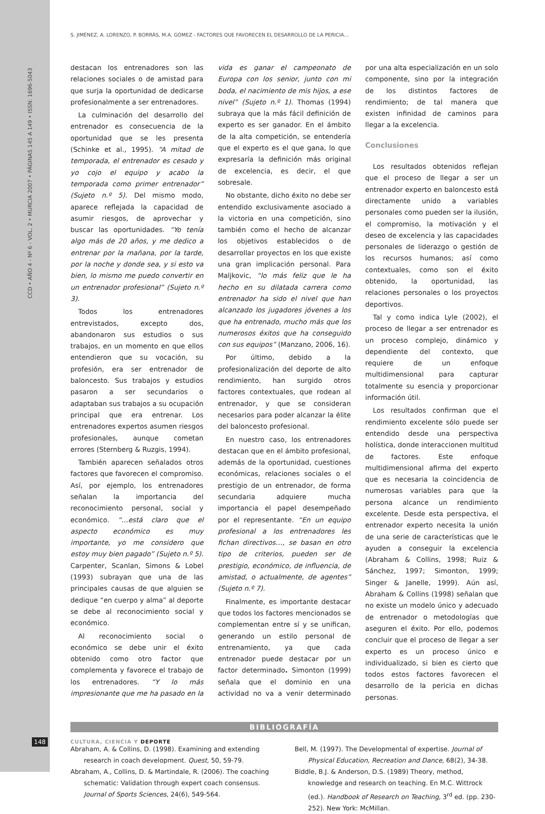CCD • AÑO 4 - Nº 6 - VOL. 2 • MURCIA 2007 • PÁGINAS 145 A 149 • ISSN: 1696-5043
S. JIMÉNEZ, A. LORENZO, P. BORRÁS, M.A. GÓMEZ - FACTORES QUE FAVORECEN EL DESARROLLO DE LA PERICIA…
destacan los entrenadores son las relaciones sociales o de amistad para que surja la oportunidad de dedicarse profesionalmente a ser entrenadores.
La culminación del desarrollo del entrenador es consecuencia de la oportunidad que se les presenta (Schinke et al., 1995). “A mitad de temporada, el entrenador es cesado y yo cojo el equipo y acabo la temporada como primer entrenador” (Sujeto n.º 5). Del mismo modo, aparece reflejada la capacidad de asumir riesgos, de aprovechar y buscar las oportunidades. “Yo tenía algo más de 20 años, y me dedico a entrenar por la mañana, por la tarde, por la noche y donde sea, y si esto va bien, lo mismo me puedo convertir en un entrenador profesional” (Sujeto n.º 3).
Todos los entrenadores entrevistados, excepto dos, abandonaron sus estudios o sus trabajos, en un momento en que ellos entendieron que su vocación, su profesión, era ser entrenador de baloncesto. Sus trabajos y estudios pasaron a ser secundarios o adaptaban sus trabajos a su ocupación principal que era entrenar. Los entrenadores expertos asumen riesgos profesionales, aunque cometan errores (Sternberg & Ruzgis, 1994).
También aparecen señalados otros factores que favorecen el compromiso. Así, por ejemplo, los entrenadores señalan la importancia del reconocimiento personal, social y económico. “…está claro que el aspecto económico es muy importante, yo me considero que estoy muy bien pagado” (Sujeto n.º 5). Carpenter, Scanlan, Simons & Lobel (1993) subrayan que una de las principales causas de que alguien se dedique “en cuerpo y alma” al deporte se debe al reconocimiento social y económico.
Al reconocimiento social o económico se debe unir el éxito obtenido como otro factor que complementa y favorece el trabajo de los entrenadores. “Y lo más impresionante que me ha pasado en la vida es ganar el campeonato de Europa con los senior, junto con mi boda, el nacimiento de mis hijos, a ese nivel” (Sujeto n.º 1). Thomas (1994) subraya que la más fácil definición de experto es ser ganador. En el ámbito de la alta competición, se entendería que el experto es el que gana, lo que expresaría la definición más original de excelencia, es decir, el que sobresale.
No obstante, dicho éxito no debe ser entendido exclusivamente asociado a la victoria en una competición, sino también como el hecho de alcanzar los objetivos establecidos o de desarrollar proyectos en los que existe una gran implicación personal. Para Maljkovic, “lo más feliz que le ha hecho en su dilatada carrera como entrenador ha sido el nivel que han alcanzado los jugadores jóvenes a los que ha entrenado, mucho más que los numerosos éxitos que ha conseguido con sus equipos” (Manzano, 2006, 16).
Por último, debido a la profesionalización del deporte de alto rendimiento, han surgido otros factores contextuales, que rodean al entrenador, y que se consideran necesarios para poder alcanzar la élite del baloncesto profesional.
En nuestro caso, los entrenadores destacan que en el ámbito profesional, además de la oportunidad, cuestiones económicas, relaciones sociales o el prestigio de un entrenador, de forma secundaria adquiere mucha importancia el papel desempeñado por el representante. “En un equipo profesional a los entrenadores les fichan directivos…, se basan en otro tipo de criterios, pueden ser de prestigio, económico, de influencia, de amistad, o actualmente, de agentes” (Sujeto n.º 7).
Finalmente, es importante destacar que todos los factores mencionados se complementan entre sí y se unifican, generando un estilo personal de entrenamiento, ya que cada entrenador puede destacar por un factor determinado. Simonton (1999) señala que el dominio en una actividad no va a venir determinado por una alta especialización en un solo componente, sino por la integración de los distintos factores de rendimiento; de tal manera que existen infinidad de caminos para llegar a la excelencia.
Conclusiones
Los resultados obtenidos reflejan que el proceso de llegar a ser un entrenador experto en baloncesto está directamente unido a variables personales como pueden ser la ilusión, el compromiso, la motivación y el deseo de excelencia y las capacidades personales de liderazgo o gestión de los recursos humanos; así como contextuales, como son el éxito obtenido, la oportunidad, las relaciones personales o los proyectos deportivos.
Tal y como indica Lyle (2002), el proceso de llegar a ser entrenador es un proceso complejo, dinámico y dependiente del contexto, que requiere de un enfoque multidimensional para capturar totalmente su esencia y proporcionar información útil.
Los resultados confirman que el rendimiento excelente sólo puede ser entendido desde una perspectiva holística, donde interaccionen multitud de factores. Este enfoque multidimensional afirma del experto que es necesaria la coincidencia de numerosas variables para que la persona alcance un rendimiento excelente. Desde esta perspectiva, el entrenador experto necesita la unión de una serie de características que le ayuden a conseguir la excelencia (Abraham & Collins, 1998; Ruiz & Sánchez, 1997; Simonton, 1999; Singer & Janelle, 1999). Aún así, Abraham & Collins (1998) señalan que no existe un modelo único y adecuado de entrenador o metodologías que aseguren el éxito. Por ello, podemos concluir que el proceso de llegar a ser experto es un proceso único e individualizado, si bien es cierto que todos estos factores favorecen el desarrollo de la pericia en dichas personas.
BIBLIOGRAFÍA
Abraham, A. & Collins, D. (1998). Examining and extending research in coach development. Quest, 50, 59-79.
Abraham, A., Collins, D. & Martindale, R. (2006). The coaching schematic: Validation through expert coach consensus. Journal of Sports Sciences, 24(6), 549-564.
Bell, M. (1997). The Developmental of expertise. Journal of Physical Education, Recreation and Dance, 68(2), 34-38.
Biddle, B.J. & Anderson, D.S. (1989) Theory, method, knowledge and research on teaching. En M.C. Wittrock (ed.). Handbook of Research on Teaching, 3<sup>rd</sup> ed. (pp. 230-252). New York: McMillan.
148 CULTURA, CIENCIA Y DEPORTE